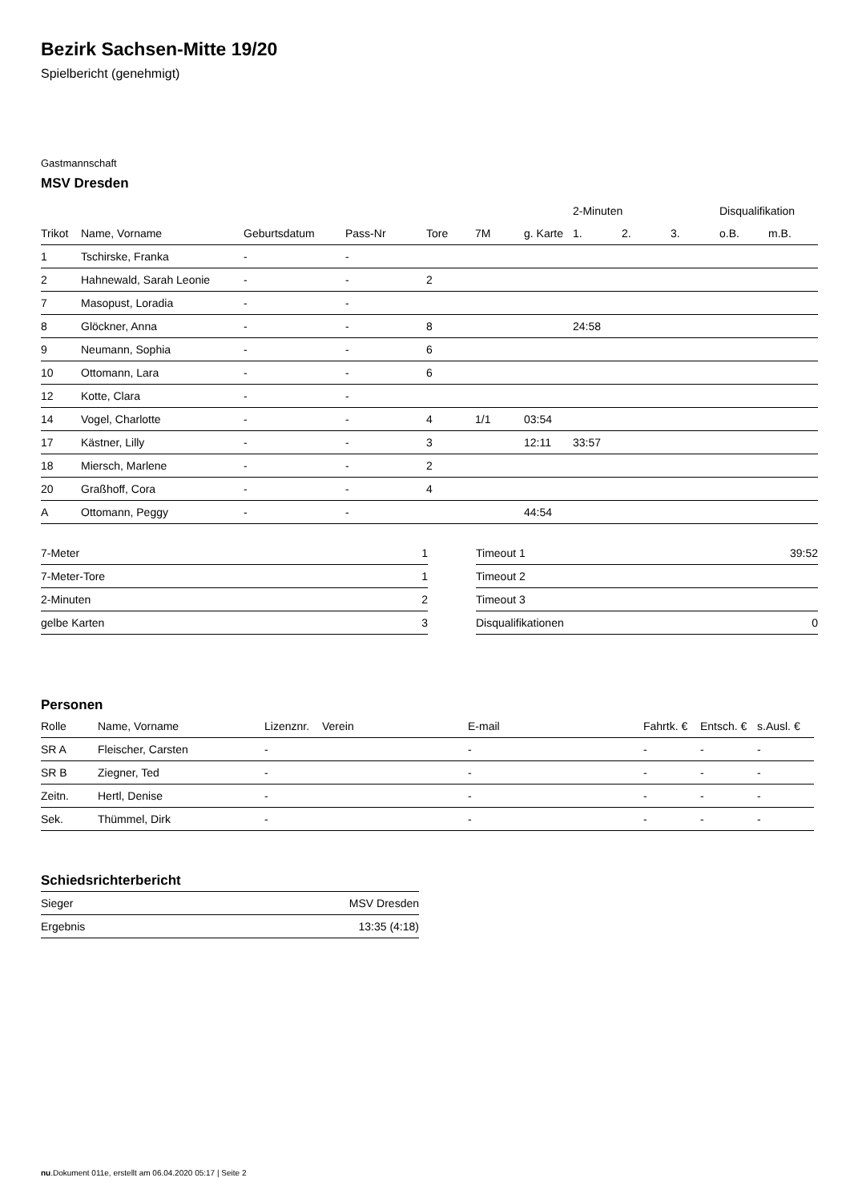Bezirk Sachsen-Mitte 19/20
Spielbericht (genehmigt)
Gastmannschaft
MSV Dresden
| | | | | | | | 2-Minuten | | | Disqualifikation | |
| --- | --- | --- | --- | --- | --- | --- | --- | --- | --- | --- | --- |
| Trikot | Name, Vorname | Geburtsdatum | Pass-Nr | Tore | 7M | g. Karte | 1. | 2. | 3. | o.B. | m.B. |
| 1 | Tschirske, Franka | - | - | | | | | | | | |
| 2 | Hahnewald, Sarah Leonie | - | - | 2 | | | | | | | |
| 7 | Masopust, Loradia | - | - | | | | | | | | |
| 8 | Glöckner, Anna | - | - | 8 | | | 24:58 | | | | |
| 9 | Neumann, Sophia | - | - | 6 | | | | | | | |
| 10 | Ottomann, Lara | - | - | 6 | | | | | | | |
| 12 | Kotte, Clara | - | - | | | | | | | | |
| 14 | Vogel, Charlotte | - | - | 4 | 1/1 | 03:54 | | | | | |
| 17 | Kästner, Lilly | - | - | 3 | | 12:11 | 33:57 | | | | |
| 18 | Miersch, Marlene | - | - | 2 | | | | | | | |
| 20 | Graßhoff, Cora | - | - | 4 | | | | | | | |
| A | Ottomann, Peggy | - | - | | | 44:54 | | | | | |
| 7-Meter | 1 |
| 7-Meter-Tore | 1 |
| 2-Minuten | 2 |
| gelbe Karten | 3 |
| Timeout 1 | 39:52 |
| Timeout 2 | |
| Timeout 3 | |
| Disqualifikationen | 0 |
Personen
| Rolle | Name, Vorname | Lizenznr. | Verein | E-mail | Fahrtk. € | Entsch. € | s.Ausl. € |
| --- | --- | --- | --- | --- | --- | --- | --- |
| SR A | Fleischer, Carsten | - | | - | - | - | - |
| SR B | Ziegner, Ted | - | | - | - | - | - |
| Zeitn. | Hertl, Denise | - | | - | - | - | - |
| Sek. | Thümmel, Dirk | - | | - | - | - | - |
Schiedsrichterbericht
| Sieger | MSV Dresden |
| Ergebnis | 13:35 (4:18) |
nu.Dokument 011e, erstellt am 06.04.2020 05:17 | Seite 2